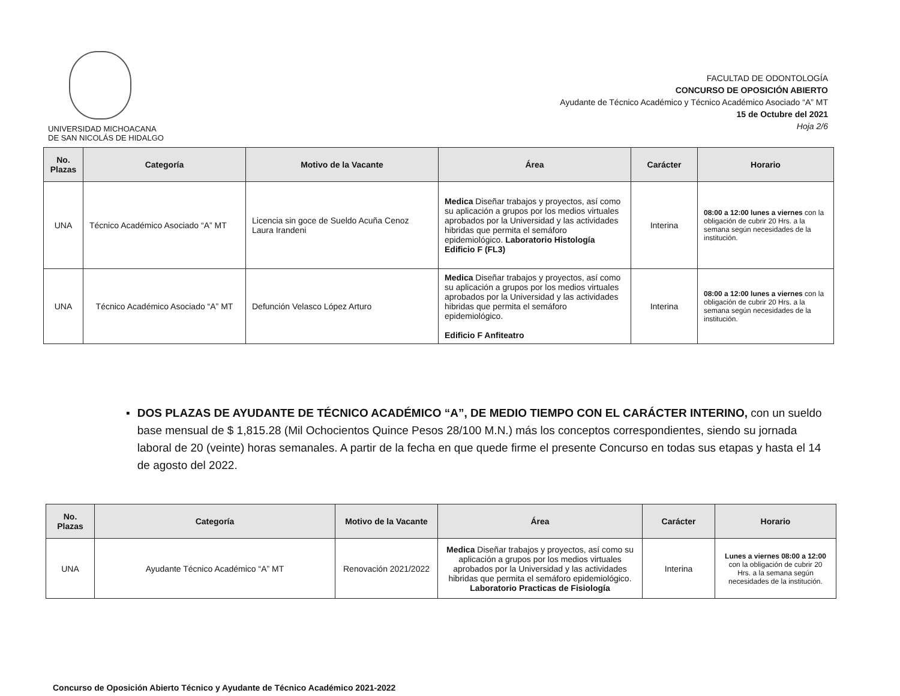UNIVERSIDAD MICHOACANA
DE SAN NICOLÁS DE HIDALGO
FACULTAD DE ODONTOLOGÍA
CONCURSO DE OPOSICIÓN ABIERTO
Ayudante de Técnico Académico y Técnico Académico Asociado “A” MT
15 de Octubre del 2021
Hoja 2/6
| No. Plazas | Categoría | Motivo de la Vacante | Área | Carácter | Horario |
| --- | --- | --- | --- | --- | --- |
| UNA | Técnico Académico Asociado “A” MT | Licencia sin goce de Sueldo Acuña Cenoz Laura Irandeni | Medica Diseñar trabajos y proyectos, así como su aplicación a grupos por los medios virtuales aprobados por la Universidad y las actividades hibridas que permita el semáforo epidemiológico. Laboratorio Histología Edificio F (FL3) | Interina | 08:00 a 12:00 lunes a viernes con la obligación de cubrir 20 Hrs. a la semana según necesidades de la institución. |
| UNA | Técnico Académico Asociado “A” MT | Defunción Velasco López Arturo | Medica Diseñar trabajos y proyectos, así como su aplicación a grupos por los medios virtuales aprobados por la Universidad y las actividades hibridas que permita el semáforo epidemiológico. Edificio F Anfiteatro | Interina | 08:00 a 12:00 lunes a viernes con la obligación de cubrir 20 Hrs. a la semana según necesidades de la institución. |
▪ DOS PLAZAS DE AYUDANTE DE TÉCNICO ACADÉMICO “A”, DE MEDIO TIEMPO CON EL CARÁCTER INTERINO, con un sueldo base mensual de $ 1,815.28 (Mil Ochocientos Quince Pesos 28/100 M.N.) más los conceptos correspondientes, siendo su jornada laboral de 20 (veinte) horas semanales. A partir de la fecha en que quede firme el presente Concurso en todas sus etapas y hasta el 14 de agosto del 2022.
| No. Plazas | Categoría | Motivo de la Vacante | Área | Carácter | Horario |
| --- | --- | --- | --- | --- | --- |
| UNA | Ayudante Técnico Académico “A” MT | Renovación 2021/2022 | Medica Diseñar trabajos y proyectos, así como su aplicación a grupos por los medios virtuales aprobados por la Universidad y las actividades hibridas que permita el semáforo epidemiológico. Laboratorio Practicas de Fisiología | Interina | Lunes a viernes 08:00 a 12:00 con la obligación de cubrir 20 Hrs. a la semana según necesidades de la institución. |
Concurso de Oposición Abierto Técnico y Ayudante de Técnico Académico 2021-2022